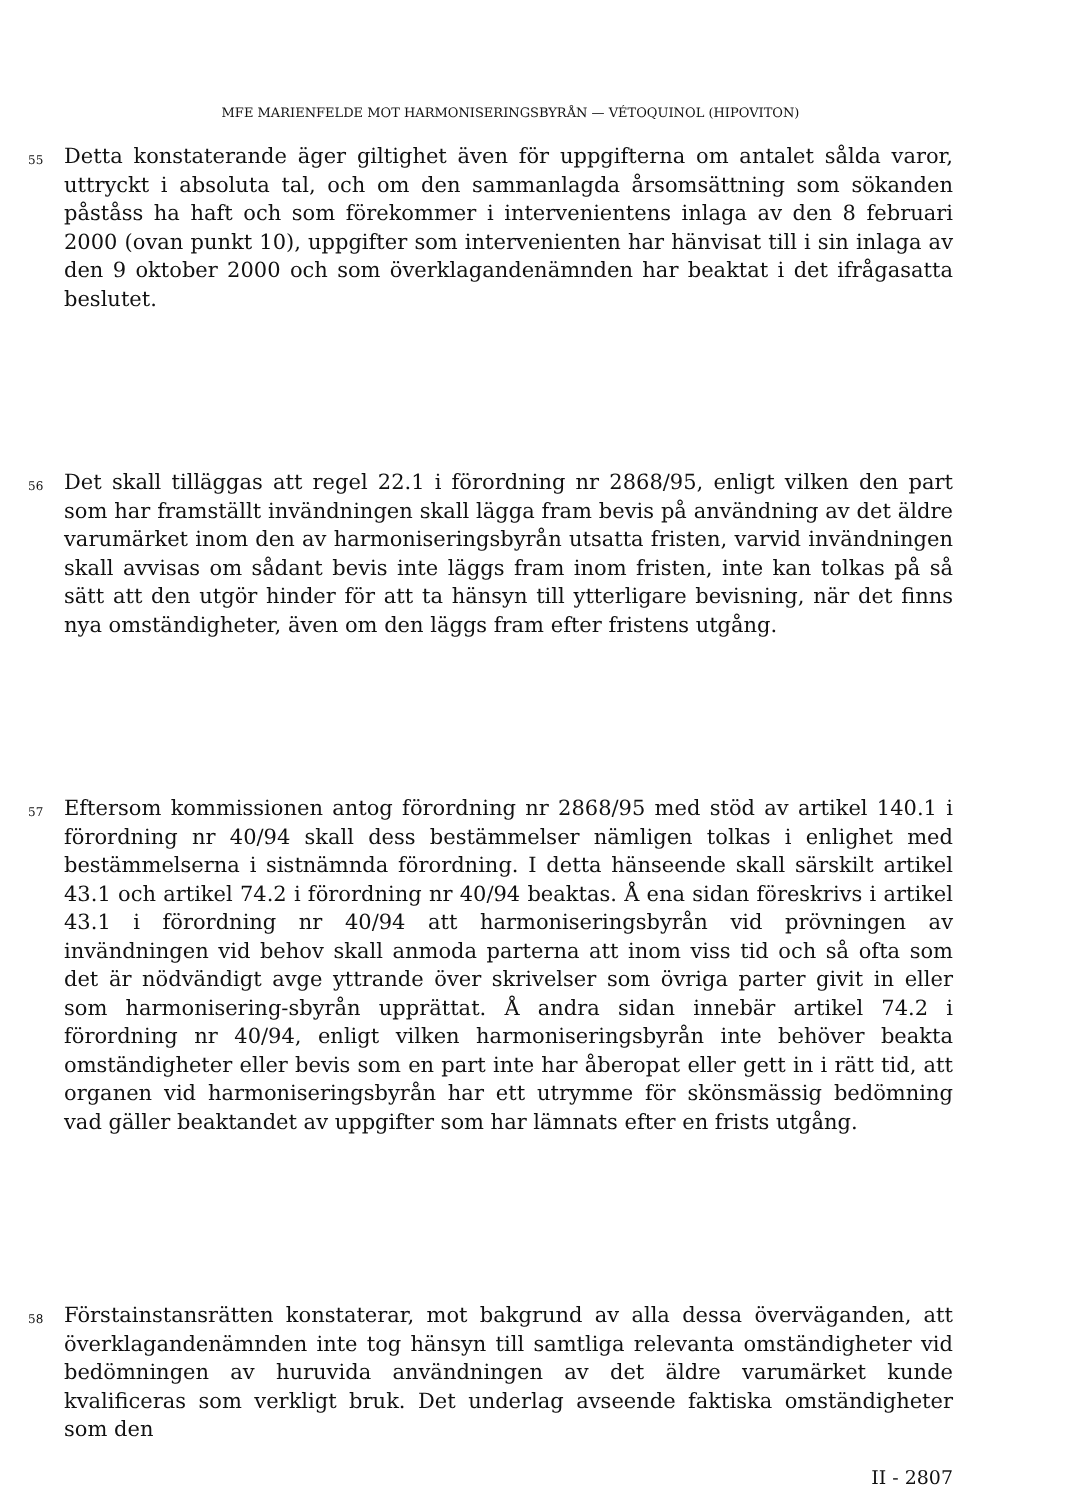MFE MARIENFELDE MOT HARMONISERINGSBYRÅN — VÉTOQUINOL (HIPOVITON)
55
Detta konstaterande äger giltighet även för uppgifterna om antalet sålda varor, uttryckt i absoluta tal, och om den sammanlagda årsomsättning som sökanden påståss ha haft och som förekommer i intervenientens inlaga av den 8 februari 2000 (ovan punkt 10), uppgifter som intervenienten har hänvisat till i sin inlaga av den 9 oktober 2000 och som överklagandenämnden har beaktat i det ifrågasatta beslutet.
56
Det skall tilläggas att regel 22.1 i förordning nr 2868/95, enligt vilken den part som har framställt invändningen skall lägga fram bevis på användning av det äldre varumärket inom den av harmoniseringsbyrån utsatta fristen, varvid invändningen skall avvisas om sådant bevis inte läggs fram inom fristen, inte kan tolkas på så sätt att den utgör hinder för att ta hänsyn till ytterligare bevisning, när det finns nya omständigheter, även om den läggs fram efter fristens utgång.
57
Eftersom kommissionen antog förordning nr 2868/95 med stöd av artikel 140.1 i förordning nr 40/94 skall dess bestämmelser nämligen tolkas i enlighet med bestämmelserna i sistnämnda förordning. I detta hänseende skall särskilt artikel 43.1 och artikel 74.2 i förordning nr 40/94 beaktas. Å ena sidan föreskrivs i artikel 43.1 i förordning nr 40/94 att harmoniseringsbyrån vid prövningen av invändningen vid behov skall anmoda parterna att inom viss tid och så ofta som det är nödvändigt avge yttrande över skrivelser som övriga parter givit in eller som harmonisering-sbyrån upprättat. Å andra sidan innebär artikel 74.2 i förordning nr 40/94, enligt vilken harmoniseringsbyrån inte behöver beakta omständigheter eller bevis som en part inte har åberopat eller gett in i rätt tid, att organen vid harmoniseringsbyrån har ett utrymme för skönsmässig bedömning vad gäller beaktandet av uppgifter som har lämnats efter en frists utgång.
58
Förstainstansrätten konstaterar, mot bakgrund av alla dessa överväganden, att överklagandenämnden inte tog hänsyn till samtliga relevanta omständigheter vid bedömningen av huruvida användningen av det äldre varumärket kunde kvalificeras som verkligt bruk. Det underlag avseende faktiska omständigheter som den
II - 2807